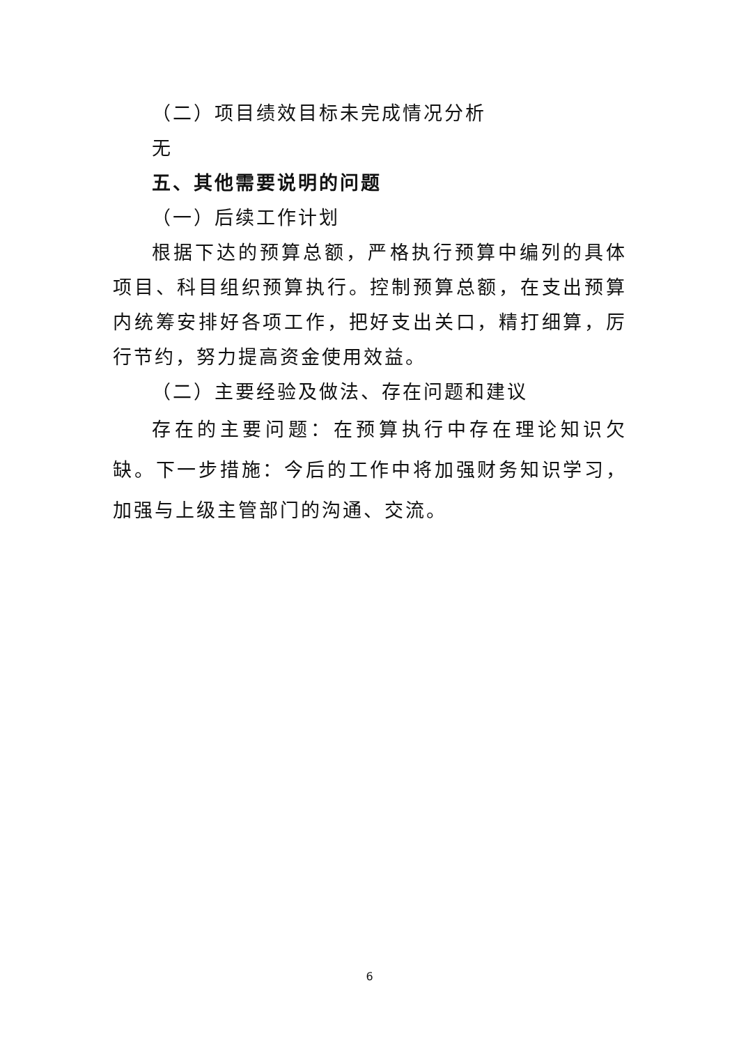（二）项目绩效目标未完成情况分析
无
五、其他需要说明的问题
（一）后续工作计划
根据下达的预算总额，严格执行预算中编列的具体项目、科目组织预算执行。控制预算总额，在支出预算内统筹安排好各项工作，把好支出关口，精打细算，厉行节约，努力提高资金使用效益。
（二）主要经验及做法、存在问题和建议
存在的主要问题：在预算执行中存在理论知识欠缺。下一步措施：今后的工作中将加强财务知识学习，加强与上级主管部门的沟通、交流。
6